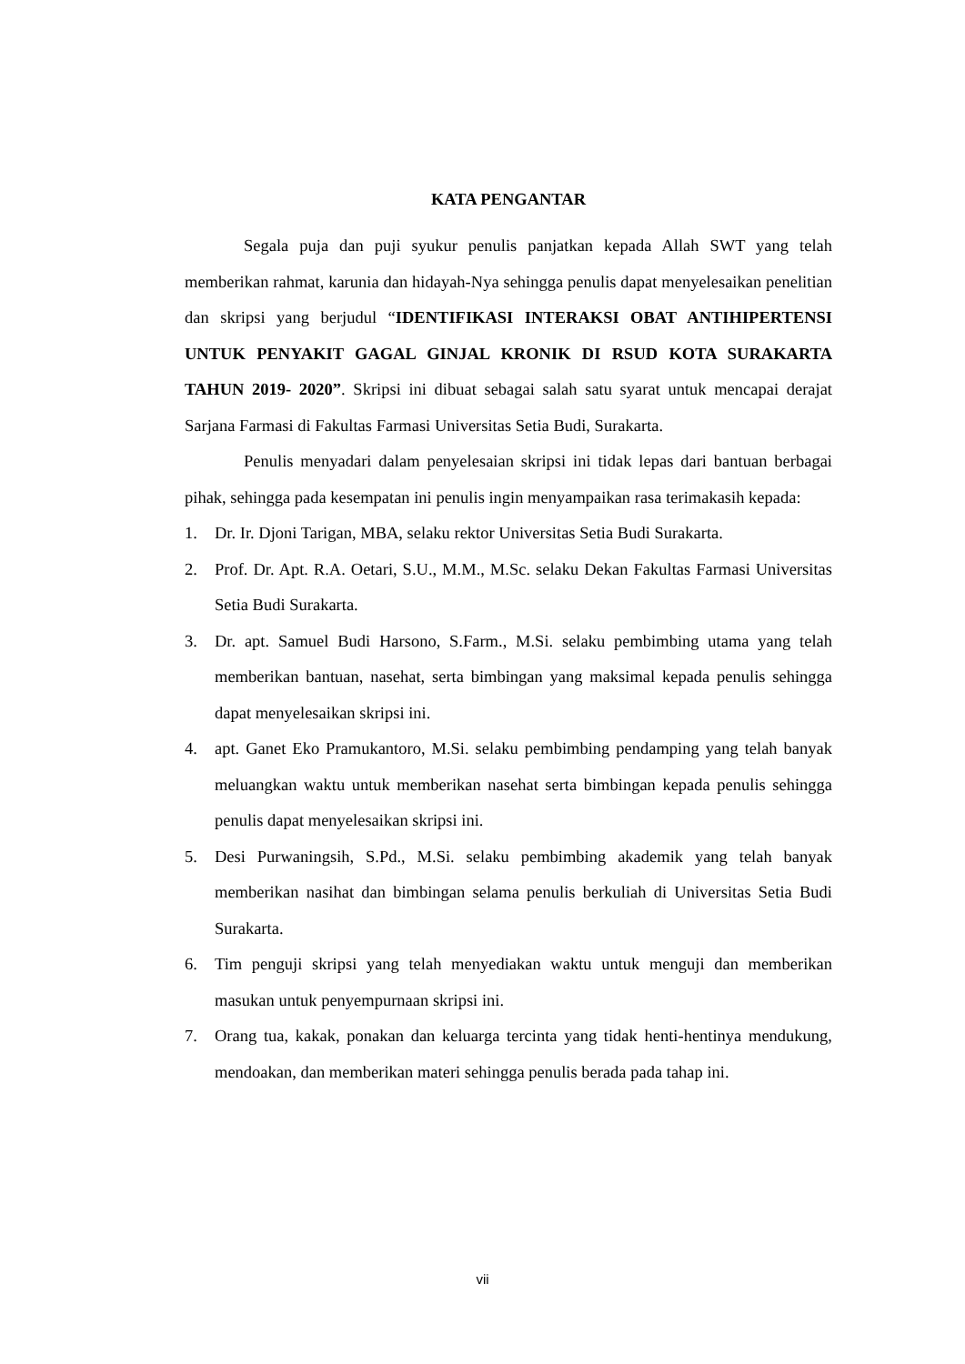KATA PENGANTAR
Segala puja dan puji syukur penulis panjatkan kepada Allah SWT yang telah memberikan rahmat, karunia dan hidayah-Nya sehingga penulis dapat menyelesaikan penelitian dan skripsi yang berjudul “IDENTIFIKASI INTERAKSI OBAT ANTIHIPERTENSI UNTUK PENYAKIT GAGAL GINJAL KRONIK DI RSUD KOTA SURAKARTA TAHUN 2019- 2020”. Skripsi ini dibuat sebagai salah satu syarat untuk mencapai derajat Sarjana Farmasi di Fakultas Farmasi Universitas Setia Budi, Surakarta.
Penulis menyadari dalam penyelesaian skripsi ini tidak lepas dari bantuan berbagai pihak, sehingga pada kesempatan ini penulis ingin menyampaikan rasa terimakasih kepada:
1. Dr. Ir. Djoni Tarigan, MBA, selaku rektor Universitas Setia Budi Surakarta.
2. Prof. Dr. Apt. R.A. Oetari, S.U., M.M., M.Sc. selaku Dekan Fakultas Farmasi Universitas Setia Budi Surakarta.
3. Dr. apt. Samuel Budi Harsono, S.Farm., M.Si. selaku pembimbing utama yang telah memberikan bantuan, nasehat, serta bimbingan yang maksimal kepada penulis sehingga dapat menyelesaikan skripsi ini.
4. apt. Ganet Eko Pramukantoro, M.Si. selaku pembimbing pendamping yang telah banyak meluangkan waktu untuk memberikan nasehat serta bimbingan kepada penulis sehingga penulis dapat menyelesaikan skripsi ini.
5. Desi Purwaningsih, S.Pd., M.Si. selaku pembimbing akademik yang telah banyak memberikan nasihat dan bimbingan selama penulis berkuliah di Universitas Setia Budi Surakarta.
6. Tim penguji skripsi yang telah menyediakan waktu untuk menguji dan memberikan masukan untuk penyempurnaan skripsi ini.
7. Orang tua, kakak, ponakan dan keluarga tercinta yang tidak henti-hentinya mendukung, mendoakan, dan memberikan materi sehingga penulis berada pada tahap ini.
vii